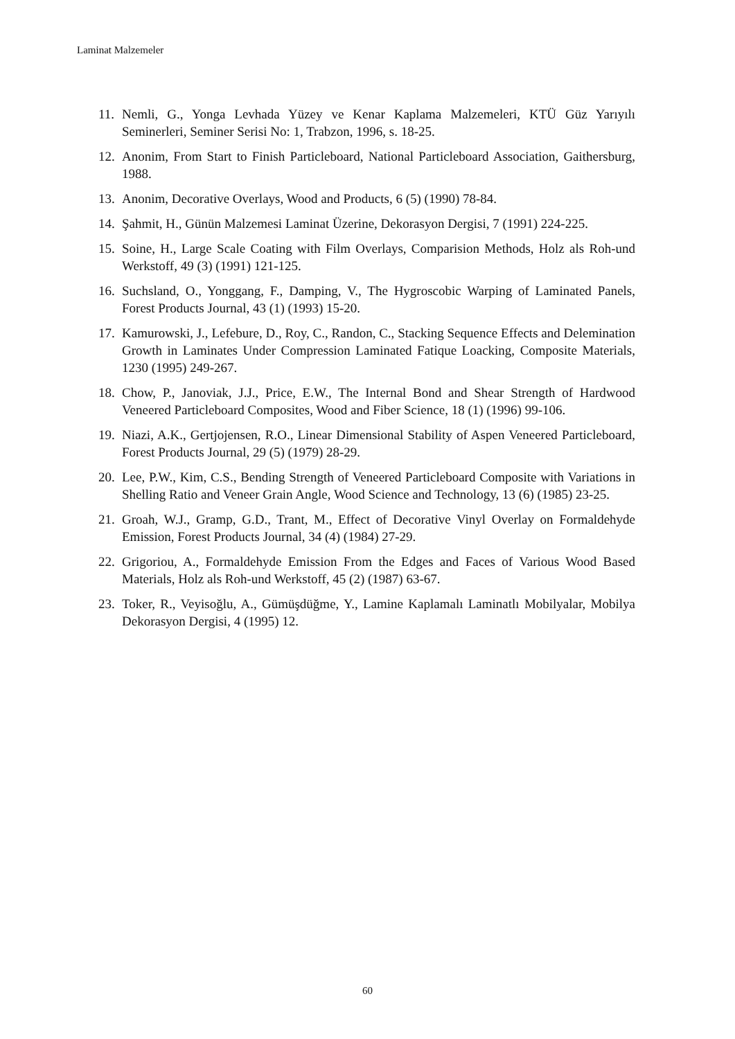Laminat Malzemeler
11. Nemli, G., Yonga Levhada Yüzey ve Kenar Kaplama Malzemeleri, KTÜ Güz Yarıyılı Seminerleri, Seminer Serisi No: 1, Trabzon, 1996, s. 18-25.
12. Anonim, From Start to Finish Particleboard, National Particleboard Association, Gaithersburg, 1988.
13. Anonim, Decorative Overlays, Wood and Products, 6 (5) (1990) 78-84.
14. Şahmit, H., Günün Malzemesi Laminat Üzerine, Dekorasyon Dergisi, 7 (1991) 224-225.
15. Soine, H., Large Scale Coating with Film Overlays, Comparision Methods, Holz als Roh-und Werkstoff, 49 (3) (1991) 121-125.
16. Suchsland, O., Yonggang, F., Damping, V., The Hygroscobic Warping of Laminated Panels, Forest Products Journal, 43 (1) (1993) 15-20.
17. Kamurowski, J., Lefebure, D., Roy, C., Randon, C., Stacking Sequence Effects and Delemination Growth in Laminates Under Compression Laminated Fatique Loacking, Composite Materials, 1230 (1995) 249-267.
18. Chow, P., Janoviak, J.J., Price, E.W., The Internal Bond and Shear Strength of Hardwood Veneered Particleboard Composites, Wood and Fiber Science, 18 (1) (1996) 99-106.
19. Niazi, A.K., Gertjojensen, R.O., Linear Dimensional Stability of Aspen Veneered Particleboard, Forest Products Journal, 29 (5) (1979) 28-29.
20. Lee, P.W., Kim, C.S., Bending Strength of Veneered Particleboard Composite with Variations in Shelling Ratio and Veneer Grain Angle, Wood Science and Technology, 13 (6) (1985) 23-25.
21. Groah, W.J., Gramp, G.D., Trant, M., Effect of Decorative Vinyl Overlay on Formaldehyde Emission, Forest Products Journal, 34 (4) (1984) 27-29.
22. Grigoriou, A., Formaldehyde Emission From the Edges and Faces of Various Wood Based Materials, Holz als Roh-und Werkstoff, 45 (2) (1987) 63-67.
23. Toker, R., Veyisoğlu, A., Gümüşdüğme, Y., Lamine Kaplamalı Laminatlı Mobilyalar, Mobilya Dekorasyon Dergisi, 4 (1995) 12.
60